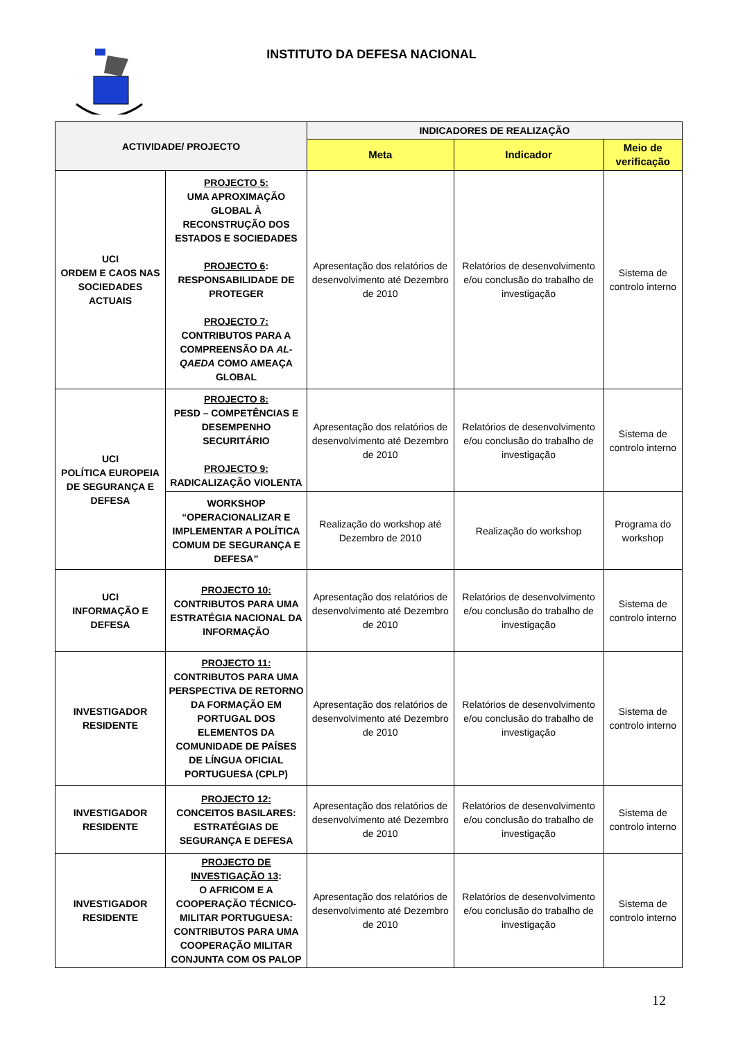INSTITUTO DA DEFESA NACIONAL
| ACTIVIDADE/ PROJECTO | | INDICADORES DE REALIZAÇÃO | | |
| --- | --- | --- | --- | --- |
| | | Meta | Indicador | Meio de verificação |
| UCI ORDEM E CAOS NAS SOCIEDADES ACTUAIS | PROJECTO 5: UMA APROXIMAÇÃO GLOBAL À RECONSTRUÇÃO DOS ESTADOS E SOCIEDADES PROJECTO 6 : RESPONSABILIDADE DE PROTEGER PROJECTO 7: CONTRIBUTOS PARA A COMPREENSÃO DA AL-QAEDA COMO AMEAÇA GLOBAL | Apresentação dos relatórios de desenvolvimento até Dezembro de 2010 | Relatórios de desenvolvimento e/ou conclusão do trabalho de investigação | Sistema de controlo interno |
| UCI POLÍTICA EUROPEIA DE SEGURANÇA E DEFESA | PROJECTO 8: PESD – COMPETÊNCIAS E DESEMPENHO SECURITÁRIO PROJECTO 9: RADICALIZAÇÃO VIOLENTA | Apresentação dos relatórios de desenvolvimento até Dezembro de 2010 | Relatórios de desenvolvimento e/ou conclusão do trabalho de investigação | Sistema de controlo interno |
| | WORKSHOP “OPERACIONALIZAR E IMPLEMENTAR A POLÍTICA COMUM DE SEGURANÇA E DEFESA” | Realização do workshop até Dezembro de 2010 | Realização do workshop | Programa do workshop |
| UCI INFORMAÇÃO E DEFESA | PROJECTO 10: CONTRIBUTOS PARA UMA ESTRATÉGIA NACIONAL DA INFORMAÇÃO | Apresentação dos relatórios de desenvolvimento até Dezembro de 2010 | Relatórios de desenvolvimento e/ou conclusão do trabalho de investigação | Sistema de controlo interno |
| INVESTIGADOR RESIDENTE | PROJECTO 11: CONTRIBUTOS PARA UMA PERSPECTIVA DE RETORNO DA FORMAÇÃO EM PORTUGAL DOS ELEMENTOS DA COMUNIDADE DE PAÍSES DE LÍNGUA OFICIAL PORTUGUESA (CPLP) | Apresentação dos relatórios de desenvolvimento até Dezembro de 2010 | Relatórios de desenvolvimento e/ou conclusão do trabalho de investigação | Sistema de controlo interno |
| INVESTIGADOR RESIDENTE | PROJECTO 12: CONCEITOS BASILARES: ESTRATÉGIAS DE SEGURANÇA E DEFESA | Apresentação dos relatórios de desenvolvimento até Dezembro de 2010 | Relatórios de desenvolvimento e/ou conclusão do trabalho de investigação | Sistema de controlo interno |
| INVESTIGADOR RESIDENTE | PROJECTO DE INVESTIGAÇÃO 13 : O AFRICOM E A COOPERAÇÃO TÉCNICO-MILITAR PORTUGUESA: CONTRIBUTOS PARA UMA COOPERAÇÃO MILITAR CONJUNTA COM OS PALOP | Apresentação dos relatórios de desenvolvimento até Dezembro de 2010 | Relatórios de desenvolvimento e/ou conclusão do trabalho de investigação | Sistema de controlo interno |
12